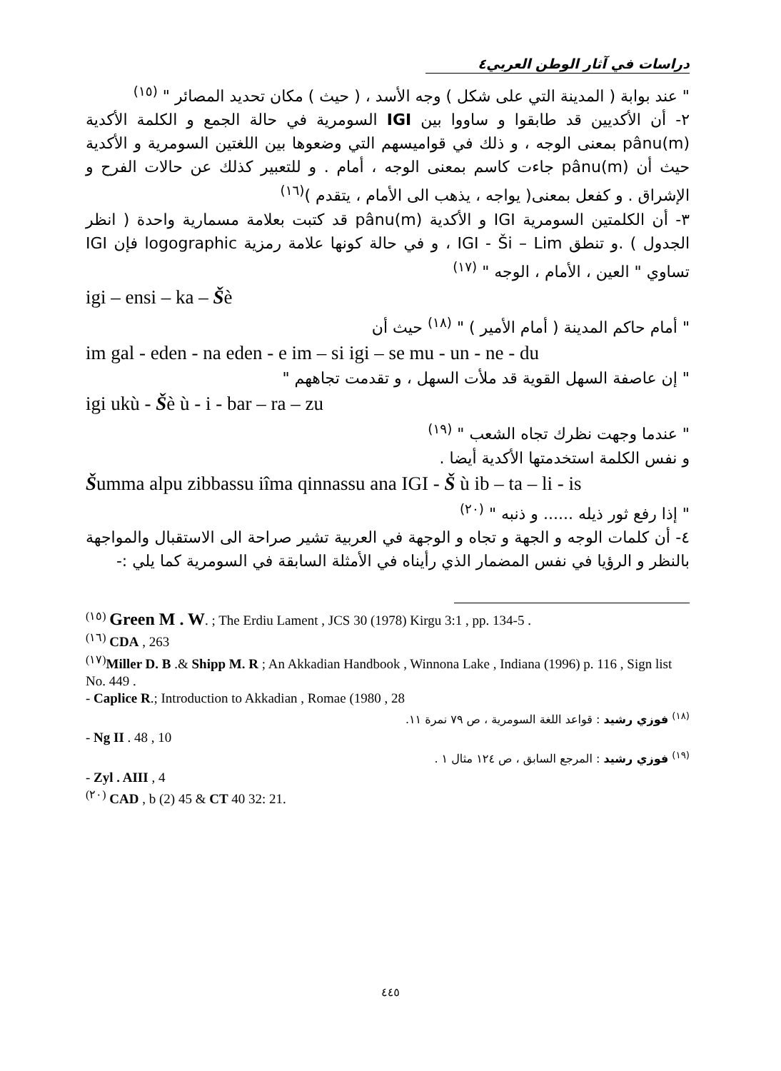دراسات في آثار الوطن العربي٤
" عند بوابة ( المدينة التي على شكل ) وجه الأسد ، ( حيث ) مكان تحديد المصائر " <sup>(١٥)</sup>
٢- أن الأكديين قد طابقوا و ساووا بين IGI السومرية في حالة الجمع و الكلمة الأكدية pânu(m) بمعنى الوجه ، و ذلك في قواميسهم التي وضعوها بين اللغتين السومرية و الأكدية حيث أن pânu(m) جاءت كاسم بمعنى الوجه ، أمام . و للتعبير كذلك عن حالات الفرح و الإشراق . و كفعل بمعنى( يواجه ، يذهب الى الأمام ، يتقدم )<sup>(١٦)</sup>
٣- أن الكلمتين السومرية IGI و الأكدية pânu(m) قد كتبت بعلامة مسمارية واحدة ( انظر الجدول ) .و تنطق IGI - Ši – Lim ، و في حالة كونها علامة رمزية logographic فإن IGI تساوي " العين ، الأمام ، الوجه " <sup>(١٧)</sup>
igi – ensi – ka – Šè
" أمام حاكم المدينة ( أمام الأمير ) " <sup>(١٨)</sup> حيث أن
im gal - eden - na eden - e im – si igi – se mu - un - ne - du
" إن عاصفة السهل القوية قد ملأت السهل ، و تقدمت تجاههم "
igi ukù - Šè ù - i - bar – ra – zu
" عندما وجهت نظرك تجاه الشعب " <sup>(١٩)</sup>
و نفس الكلمة استخدمتها الأكدية أيضا .
Šumma alpu zibbassu iîma qinnassu ana IGI - Š ù ib – ta – li - is
" إذا رفع ثور ذيله ...... و ذنبه " <sup>(٢٠)</sup>
٤- أن كلمات الوجه و الجهة و تجاه و الوجهة في العربية تشير صراحة الى الاستقبال والمواجهة بالنظر و الرؤيا في نفس المضمار الذي رأيناه في الأمثلة السابقة في السومرية كما يلي :-
<sup>(١٥)</sup> Green M . W. ; The Erdiu Lament , JCS 30 (1978) Kirgu 3:1 , pp. 134-5 .
<sup>(١٦)</sup> CDA , 263
<sup>(١٧)</sup> Miller D. B .& Shipp M. R ; An Akkadian Handbook , Winnona Lake , Indiana (1996) p. 116 , Sign list No. 449 .
- Caplice R.; Introduction to Akkadian , Romae (1980 , 28
<sup>(١٨)</sup> فوزي رشيد : قواعد اللغة السومرية ، ص ٧٩ نمرة ١١.
- Ng II . 48 , 10
<sup>(١٩)</sup> فوزي رشيد : المرجع السابق ، ص ١٢٤ مثال ١ .
- Zyl . AIII , 4
<sup>(٢٠)</sup> CAD , b (2) 45 & CT 40 32: 21.
٤٤٥